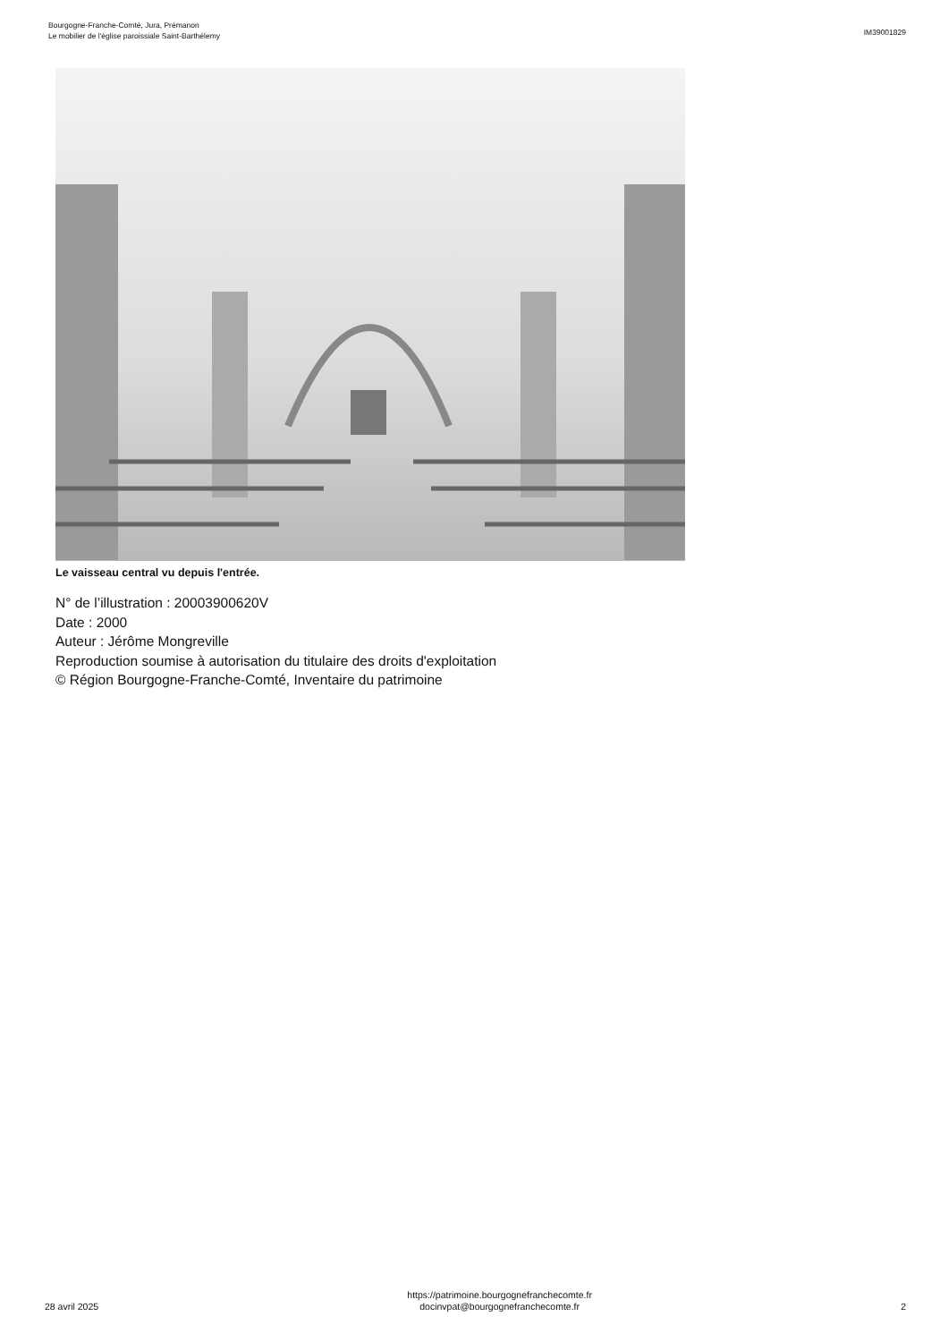Bourgogne-Franche-Comté, Jura, Prémanon
Le mobilier de l'église paroissiale Saint-Barthélemy
IM39001829
Le vaisseau central vu depuis l'entrée.
N° de l’illustration : 20003900620V
Date : 2000
Auteur : Jérôme Mongreville
Reproduction soumise à autorisation du titulaire des droits d'exploitation
© Région Bourgogne-Franche-Comté, Inventaire du patrimoine
28 avril 2025
https://patrimoine.bourgognefranchecomte.fr
docinvpat@bourgognefranchecomte.fr
2